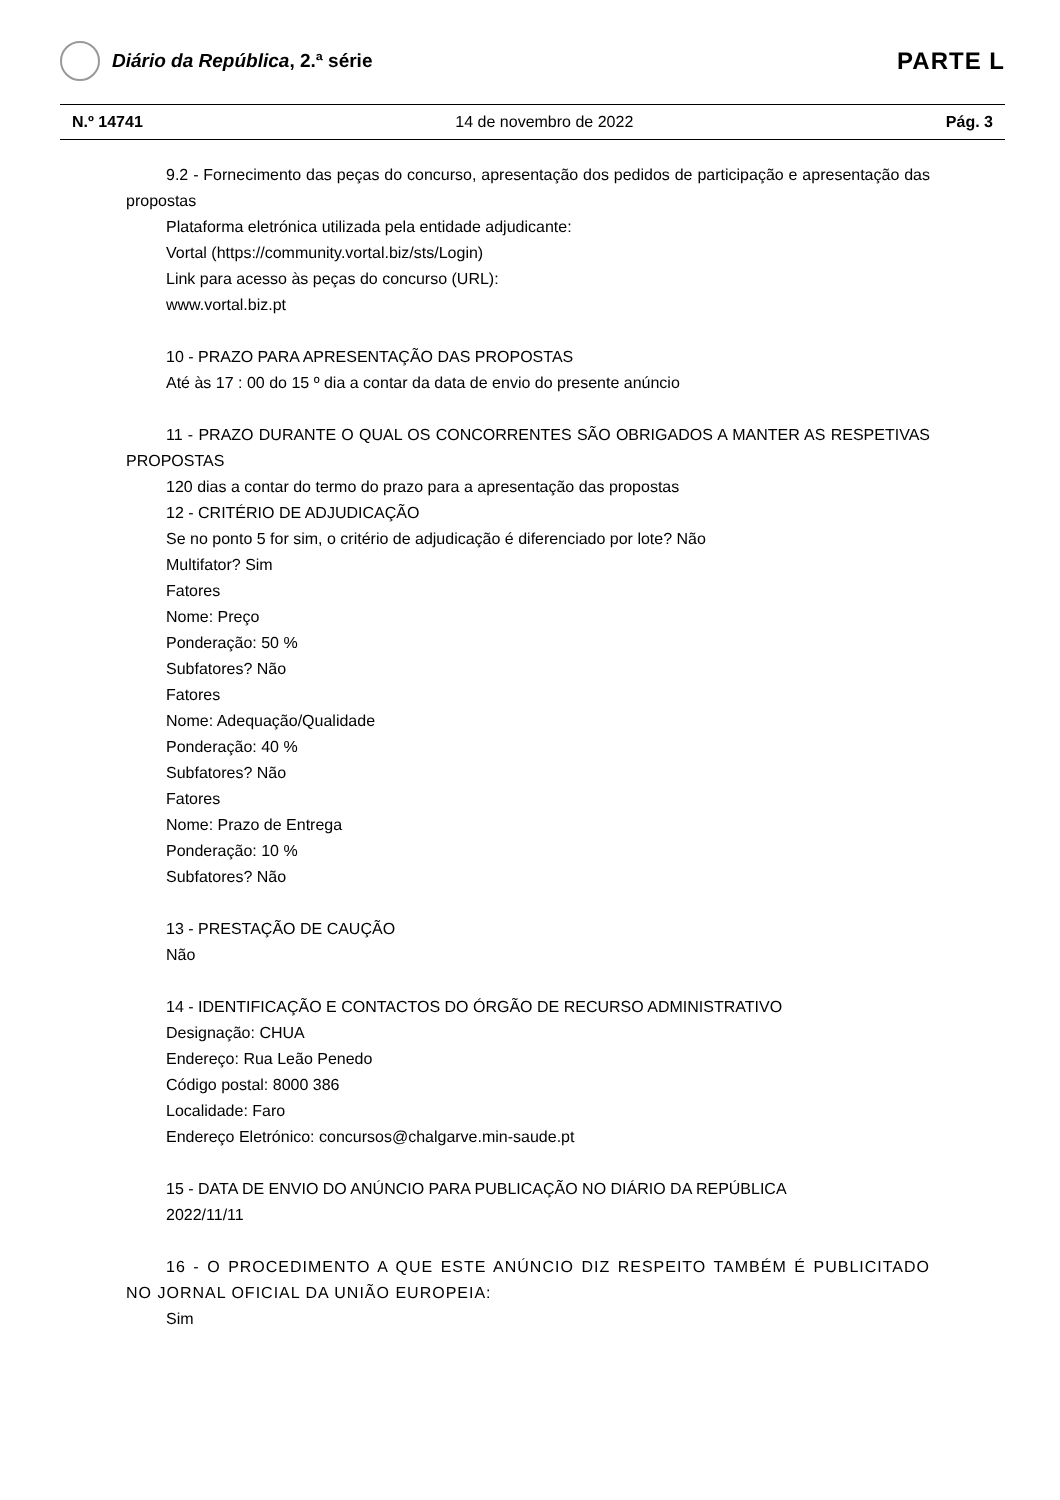Diário da República, 2.ª série
PARTE L
N.º 14741 14 de novembro de 2022 Pág. 3
9.2 - Fornecimento das peças do concurso, apresentação dos pedidos de participação e apresentação das propostas
Plataforma eletrónica utilizada pela entidade adjudicante:
Vortal (https://community.vortal.biz/sts/Login)
Link para acesso às peças do concurso (URL):
www.vortal.biz.pt
10 - PRAZO PARA APRESENTAÇÃO DAS PROPOSTAS
Até às 17 : 00 do 15 º dia a contar da data de envio do presente anúncio
11 - PRAZO DURANTE O QUAL OS CONCORRENTES SÃO OBRIGADOS A MANTER AS RESPETIVAS PROPOSTAS
120 dias a contar do termo do prazo para a apresentação das propostas
12 - CRITÉRIO DE ADJUDICAÇÃO
Se no ponto 5 for sim, o critério de adjudicação é diferenciado por lote? Não
Multifator? Sim
Fatores
Nome: Preço
Ponderação: 50 %
Subfatores? Não
Fatores
Nome: Adequação/Qualidade
Ponderação: 40 %
Subfatores? Não
Fatores
Nome: Prazo de Entrega
Ponderação: 10 %
Subfatores? Não
13 - PRESTAÇÃO DE CAUÇÃO
Não
14 - IDENTIFICAÇÃO E CONTACTOS DO ÓRGÃO DE RECURSO ADMINISTRATIVO
Designação: CHUA
Endereço: Rua Leão Penedo
Código postal: 8000 386
Localidade: Faro
Endereço Eletrónico: concursos@chalgarve.min-saude.pt
15 - DATA DE ENVIO DO ANÚNCIO PARA PUBLICAÇÃO NO DIÁRIO DA REPÚBLICA
2022/11/11
16 - O PROCEDIMENTO A QUE ESTE ANÚNCIO DIZ RESPEITO TAMBÉM É PUBLICITADO NO JORNAL OFICIAL DA UNIÃO EUROPEIA:
Sim